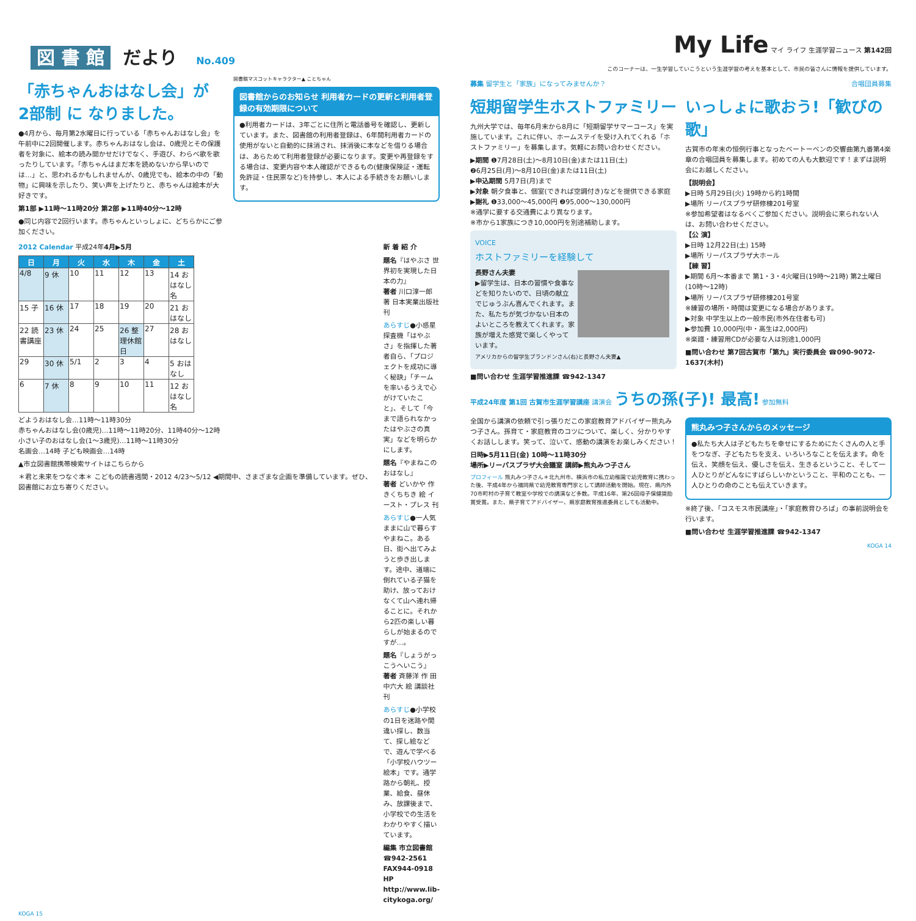図 書 館 だより No.409
「赤ちゃんおはなし会」が 2部制 に なりました。
●4月から、毎月第2水曜日に行っている「赤ちゃんおはなし会」を午前中に2回開催します。赤ちゃんおはなし会は、0歳児とその保護者を対象に、絵本の読み聞かせだけでなく、手遊び、わらべ歌を歌ったりしています。「赤ちゃんはまだ本を読めないから早いのでは…」と、思われるかもしれませんが、0歳児でも、絵本の中の「動物」に興味を示したり、笑い声を上げたりと、赤ちゃんは絵本が大好きです。
第1部 ▶11時～11時20分 第2部 ▶11時40分～12時
●同じ内容で2回行います。赤ちゃんといっしょに、どちらかにご参加ください。
図書館マスコットキャラクター▲ ことちゃん
図書館からのお知らせ 利用者カードの更新と利用者登録の有効期限について
●利用者カードは、3年ごとに住所と電話番号を確認し、更新しています。また、図書館の利用者登録は、6年間利用者カードの使用がないと自動的に抹消され、抹消後に本などを借りる場合は、あらためて利用者登録が必要になります。変更や再登録をする場合は、変更内容や本人確認ができるもの(健康保険証・運転免許証・住民票など)を持参し、本人による手続きをお願いします。
2012 Calendar 平成24年4月▶5月
| 日 | 月 | 火 | 水 | 木 | 金 | 土 |
| --- | --- | --- | --- | --- | --- | --- |
| 4/8 | 9 休 | 10 | 11 | 12 | 13 | 14 おはなし 名 |
| 15 子 | 16 休 | 17 | 18 | 19 | 20 | 21 おはなし |
| 22 読書講座 | 23 休 | 24 | 25 | 26 整理休館日 | 27 | 28 おはなし |
| 29 | 30 休 | 5/1 | 2 | 3 | 4 | 5 おはなし |
| 6 | 7 休 | 8 | 9 | 10 | 11 | 12 おはなし 名 |
どようおはなし会…11時～11時30分
赤ちゃんおはなし会(0歳児)…11時～11時20分、11時40分～12時
小さい子のおはなし会(1～3歳児)…11時～11時30分
名画会…14時 子ども映画会…14時
▲市立図書館携帯検索サイトはこちらから
＊君と未来をつなぐ本＊ こどもの読書週間・2012 4/23～5/12 ◀期間中、さまざまな企画を準備しています。ぜひ、図書館にお立ち寄りください。
新 着 紹 介
題名『はやぶさ 世界初を実現した日本の力』
著者 川口淳一郎 著 日本実業出版社 刊
あらすじ●小惑星探査機「はやぶさ」を指揮した著者自ら、「プロジェクトを成功に導く秘訣」「チームを率いるうえで心がけていたこと」、そして「今まで語られなかったはやぶさの真実」などを明らかにします。
題名『やまねこのおはなし』
著者 どいかや 作 きくちちき 絵 イースト・プレス 刊
あらすじ●一人気ままに山で暮らすやまねこ。ある日、街へ出てみようと歩き出します。途中、道端に倒れている子猫を助け、放っておけなくて山へ連れ帰ることに。それから2匹の楽しい暮らしが始まるのですが…。
題名『しょうがっこうへいこう』
著者 斉藤洋 作 田中六大 絵 講談社 刊
あらすじ●小学校の1日を迷路や間違い探し、数当て、探し絵などで、遊んで学べる「小学校ハウツー絵本」です。通学路から朝礼、授業、給食、昼休み、放課後まで、小学校での生活をわかりやすく描いています。
編集 市立図書館 ☎942-2561 FAX944-0918
HP http://www.lib-citykoga.org/
KOGA 15
My Life マイ ライフ 生涯学習ニュース 第142回
このコーナーは、一生学習していこうという生涯学習の考えを基本として、市民の皆さんに情報を提供しています。
募集 留学生と「家族」になってみませんか？
短期留学生ホストファミリー
九州大学では、毎年6月末から8月に「短期留学サマーコース」を実施しています。これに伴い、ホームステイを受け入れてくれる「ホストファミリー」を募集します。気軽にお問い合わせください。
▶期間 ❶7月28日(土)～8月10日(金)または11日(土)
❷6月25日(月)～8月10日(金)または11日(土)
▶申込期間 5月7日(月)まで
▶対象 朝夕食事と、個室(できれば空調付き)などを提供できる家庭
▶謝礼 ❶33,000～45,000円 ❷95,000～130,000円
※通学に要する交通費により異なります。
※市から1家族につき10,000円を別途補助します。
VOICE
ホストファミリーを経験して
長野さん夫妻
▶留学生は、日本の習慣や食事などを知りたいので、日頃の献立でじゅうぶん喜んでくれます。また、私たちが気づかない日本のよいところを教えてくれます。家族が増えた感覚で楽しくやっています。
アメリカからの留学生ブランドンさん(右)と長野さん夫妻▲
■問い合わせ 生涯学習推進課 ☎942-1347
合唱団員募集
いっしょに歌おう!「歓びの歌」
古賀市の年末の恒例行事となったベートーベンの交響曲第九番第4楽章の合唱団員を募集します。初めての人も大歓迎です！まずは説明会にお越しください。
【説明会】
▶日時 5月29日(火) 19時から約1時間
▶場所 リーパスプラザ研修棟201号室
※参加希望者はなるべくご参加ください。説明会に来られない人は、お問い合わせください。
【公 演】
▶日時 12月22日(土) 15時
▶場所 リーパスプラザ大ホール
【練 習】
▶期間 6月～本番まで 第1・3・4火曜日(19時～21時) 第2土曜日(10時～12時)
▶場所 リーパスプラザ研修棟201号室
※練習の場所・時間は変更になる場合があります。
▶対象 中学生以上の一般市民(市外在住者も可)
▶参加費 10,000円(中・高生は2,000円)
※楽譜・練習用CDが必要な人は別途1,000円
■問い合わせ 第7回古賀市「第九」実行委員会 ☎090-9072-1637(木村)
平成24年度 第1回 古賀市生涯学習講座 講演会 うちの孫(子)! 最高! 参加無料
全国から講演の依頼で引っ張りだこの家庭教育アドバイザー熊丸みつ子さん。孫育て・家庭教育のコツについて、楽しく、分かりやすくお話しします。笑って、泣いて、感動の講演をお楽しみください！
日時▶5月11日(金) 10時～11時30分
場所▶リーパスプラザ大会議室 講師▶熊丸みつ子さん
プロフィール 熊丸みつ子さん＊北九州市、横浜市の私立幼稚園で幼児教育に携わった後、平成4年から福岡県で幼児教育専門家として講師活動を開始。現在、県内外70市町村の子育て教室や学校での講演など多数。平成16年、第26回母子保健奨励賞受賞。また、県子育てアドバイザー、県家庭教育推進委員としても活動中。
熊丸みつ子さんからのメッセージ
●私たち大人は子どもたちを幸せにするためにたくさんの人と手をつなぎ、子どもたちを支え、いろいろなことを伝えます。命を伝え、笑顔を伝え、優しさを伝え、生きるということ、そして一人ひとりがどんなにすばらしいかということ、平和のことも、一人ひとりの命のことも伝えていきます。
※終了後、「コスモス市民講座」・「家庭教育ひろば」の事前説明会を行います。
■問い合わせ 生涯学習推進課 ☎942-1347
KOGA 14